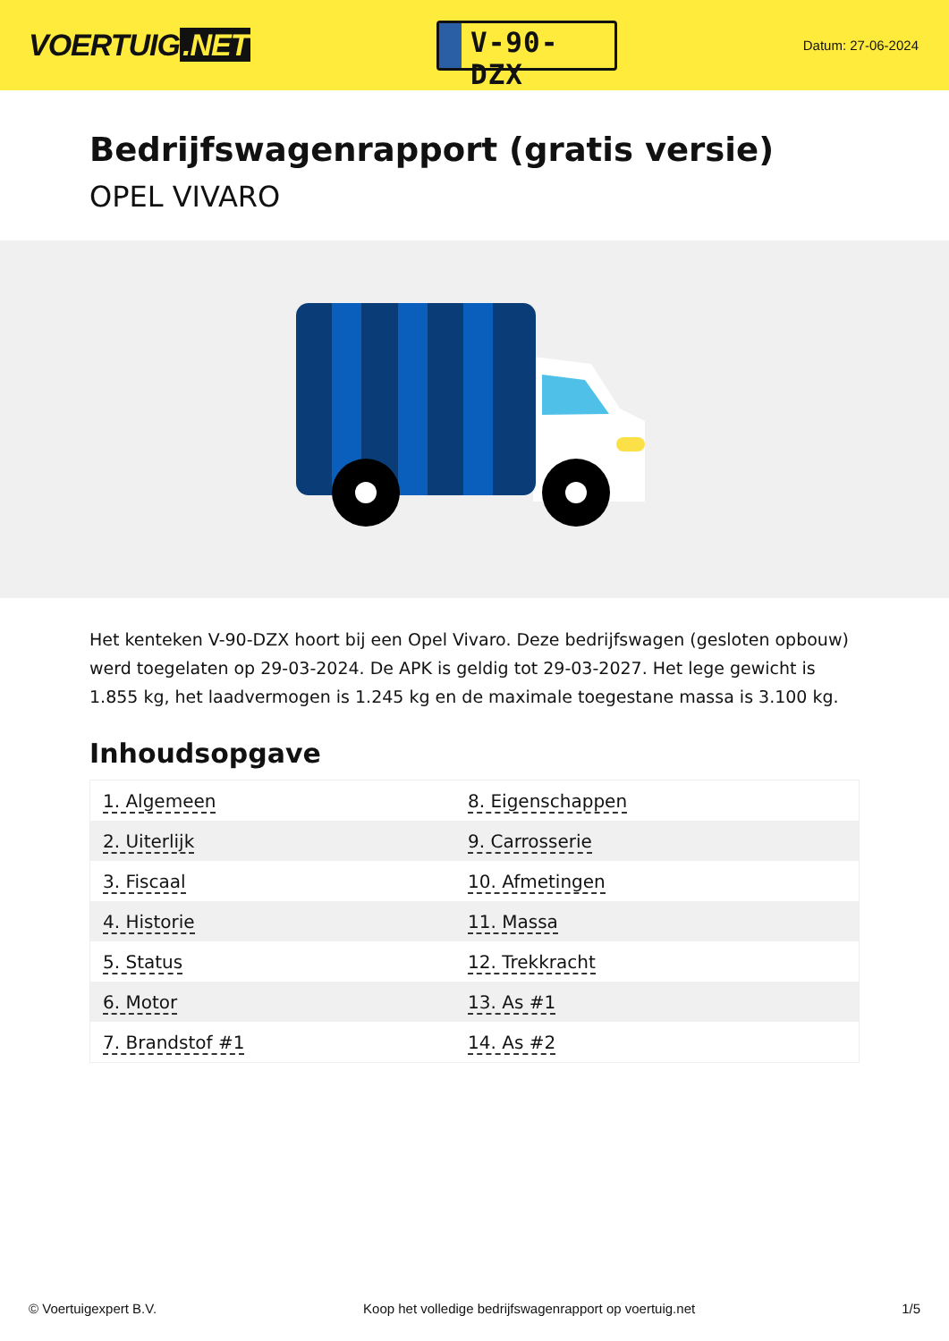VOERTUIG.NET
V-90-DZX
Datum: 27-06-2024
Bedrijfswagenrapport (gratis versie)
OPEL VIVARO
Het kenteken V-90-DZX hoort bij een Opel Vivaro. Deze bedrijfswagen (gesloten opbouw) werd toegelaten op 29-03-2024. De APK is geldig tot 29-03-2027. Het lege gewicht is 1.855 kg, het laadvermogen is 1.245 kg en de maximale toegestane massa is 3.100 kg.
Inhoudsopgave
| 1. Algemeen | 8. Eigenschappen |
| 2. Uiterlijk | 9. Carrosserie |
| 3. Fiscaal | 10. Afmetingen |
| 4. Historie | 11. Massa |
| 5. Status | 12. Trekkracht |
| 6. Motor | 13. As #1 |
| 7. Brandstof #1 | 14. As #2 |
© Voertuigexpert B.V. Koop het volledige bedrijfswagenrapport op voertuig.net
1/5